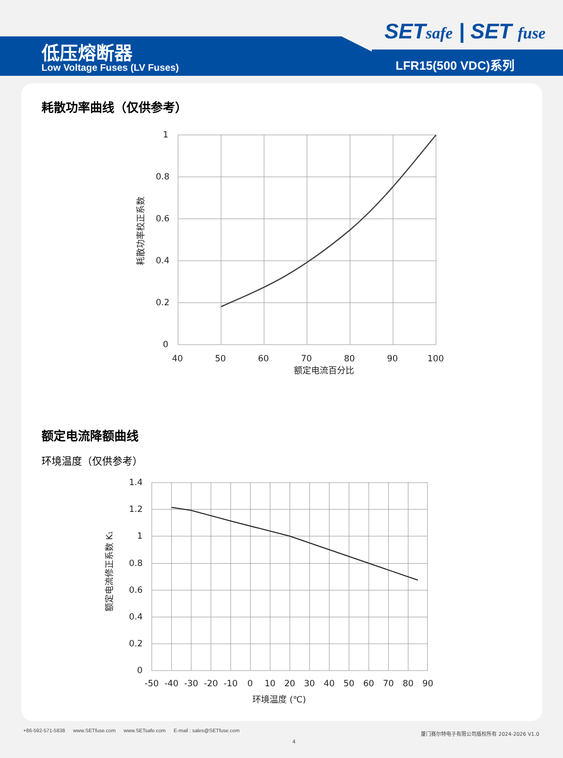低压熔断器
Low Voltage Fuses (LV Fuses)
SETsafe | SET fuse
LFR15(500 VDC)系列
耗散功率曲线（仅供参考）
1
0.8
0.6
0.4
0.2
0
40
50
60
70
80
90
100
额定电流百分比
耗散功率校正系数
额定电流降额曲线
环境温度（仅供参考）
1.4
1.2
1
0.8
0.6
0.4
0.2
0
-50
-40
-30
-20
-10
0
10
20
30
40
50
60
70
80
90
环境温度 (℃)
额定电流修正系数 K1
+86-592-571-5838 www.SETfuse.com www.SETsafe.com E-mail : sales@SETfuse.com
厦门赛尔特电子有限公司版权所有 2024-2026 V1.0
4